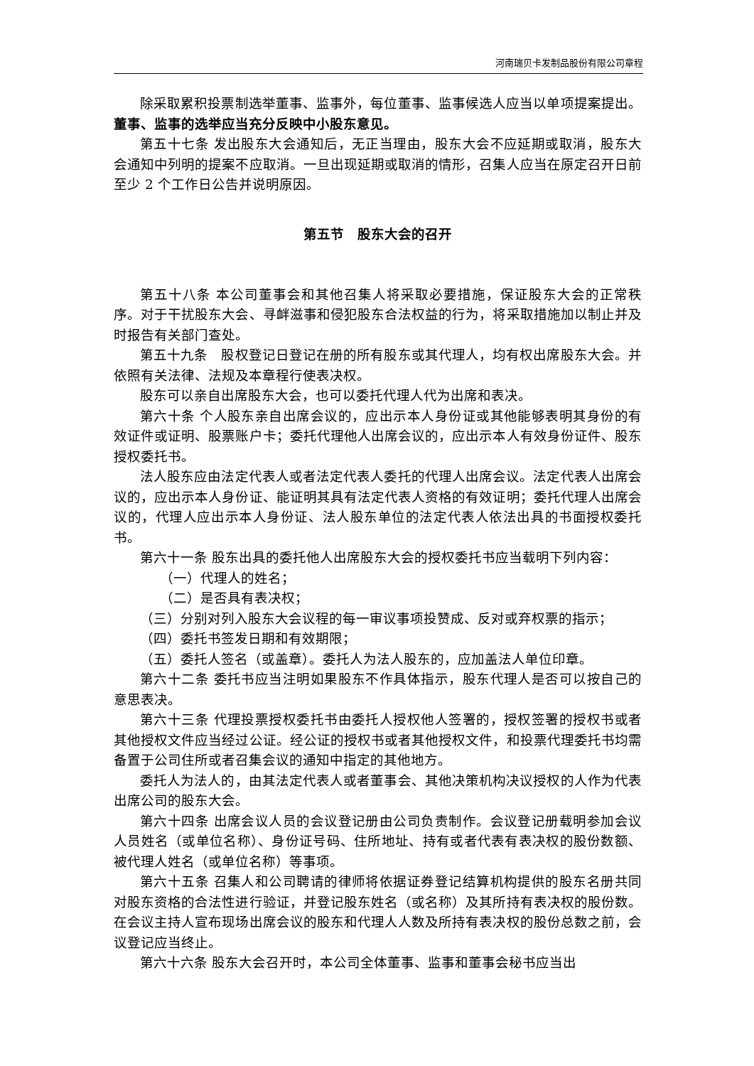河南瑞贝卡发制品股份有限公司章程
除采取累积投票制选举董事、监事外，每位董事、监事候选人应当以单项提案提出。董事、监事的选举应当充分反映中小股东意见。
第五十七条 发出股东大会通知后，无正当理由，股东大会不应延期或取消，股东大会通知中列明的提案不应取消。一旦出现延期或取消的情形，召集人应当在原定召开日前至少 2 个工作日公告并说明原因。
第五节　股东大会的召开
第五十八条 本公司董事会和其他召集人将采取必要措施，保证股东大会的正常秩序。对于干扰股东大会、寻衅滋事和侵犯股东合法权益的行为，将采取措施加以制止并及时报告有关部门查处。
第五十九条　股权登记日登记在册的所有股东或其代理人，均有权出席股东大会。并依照有关法律、法规及本章程行使表决权。
股东可以亲自出席股东大会，也可以委托代理人代为出席和表决。
第六十条 个人股东亲自出席会议的，应出示本人身份证或其他能够表明其身份的有效证件或证明、股票账户卡；委托代理他人出席会议的，应出示本人有效身份证件、股东授权委托书。
法人股东应由法定代表人或者法定代表人委托的代理人出席会议。法定代表人出席会议的，应出示本人身份证、能证明其具有法定代表人资格的有效证明；委托代理人出席会议的，代理人应出示本人身份证、法人股东单位的法定代表人依法出具的书面授权委托书。
第六十一条 股东出具的委托他人出席股东大会的授权委托书应当载明下列内容：
（一）代理人的姓名；
（二）是否具有表决权；
（三）分别对列入股东大会议程的每一审议事项投赞成、反对或弃权票的指示；
（四）委托书签发日期和有效期限；
（五）委托人签名（或盖章）。委托人为法人股东的，应加盖法人单位印章。
第六十二条 委托书应当注明如果股东不作具体指示，股东代理人是否可以按自己的意思表决。
第六十三条 代理投票授权委托书由委托人授权他人签署的，授权签署的授权书或者其他授权文件应当经过公证。经公证的授权书或者其他授权文件，和投票代理委托书均需备置于公司住所或者召集会议的通知中指定的其他地方。
委托人为法人的，由其法定代表人或者董事会、其他决策机构决议授权的人作为代表出席公司的股东大会。
第六十四条 出席会议人员的会议登记册由公司负责制作。会议登记册载明参加会议人员姓名（或单位名称）、身份证号码、住所地址、持有或者代表有表决权的股份数额、被代理人姓名（或单位名称）等事项。
第六十五条 召集人和公司聘请的律师将依据证券登记结算机构提供的股东名册共同对股东资格的合法性进行验证，并登记股东姓名（或名称）及其所持有表决权的股份数。在会议主持人宣布现场出席会议的股东和代理人人数及所持有表决权的股份总数之前，会议登记应当终止。
第六十六条 股东大会召开时，本公司全体董事、监事和董事会秘书应当出